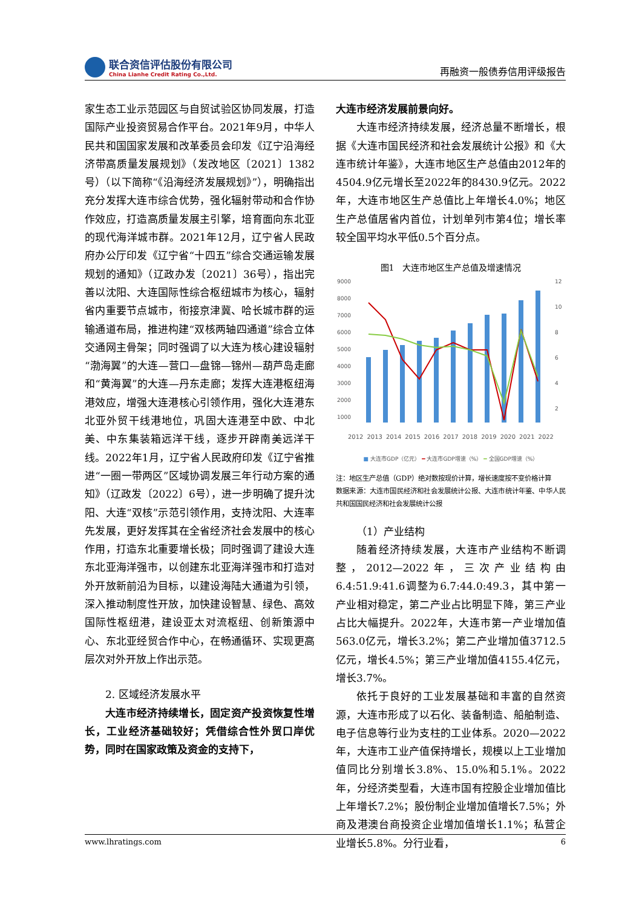联合资信评估股份有限公司
China Lianhe Credit Rating Co.,Ltd.
再融资一般债券信用评级报告
家生态工业示范园区与自贸试验区协同发展，打造国际产业投资贸易合作平台。2021年9月，中华人民共和国国家发展和改革委员会印发《辽宁沿海经济带高质量发展规划》（发改地区〔2021〕1382号）（以下简称“《沿海经济发展规划》”），明确指出充分发挥大连市综合优势，强化辐射带动和合作协作效应，打造高质量发展主引擎，培育面向东北亚的现代海洋城市群。2021年12月，辽宁省人民政府办公厅印发《辽宁省“十四五”综合交通运输发展规划的通知》（辽政办发〔2021〕36号），指出完善以沈阳、大连国际性综合枢纽城市为核心，辐射省内重要节点城市，衔接京津冀、哈长城市群的运输通道布局，推进构建“双核两轴四通道”综合立体交通网主骨架；同时强调了以大连为核心建设辐射“渤海翼”的大连—营口—盘锦—锦州—葫芦岛走廊和“黄海翼”的大连—丹东走廊；发挥大连港枢纽海港效应，增强大连港核心引领作用，强化大连港东北亚外贸干线港地位，巩固大连港至中欧、中北美、中东集装箱远洋干线，逐步开辟南美远洋干线。2022年1月，辽宁省人民政府印发《辽宁省推进“一圈一带两区”区域协调发展三年行动方案的通知》（辽政发〔2022〕6号），进一步明确了提升沈阳、大连“双核”示范引领作用，支持沈阳、大连率先发展，更好发挥其在全省经济社会发展中的核心作用，打造东北重要增长极；同时强调了建设大连东北亚海洋强市，以创建东北亚海洋强市和打造对外开放新前沿为目标，以建设海陆大通道为引领，深入推动制度性开放，加快建设智慧、绿色、高效国际性枢纽港，建设亚太对流枢纽、创新策源中心、东北亚经贸合作中心，在畅通循环、实现更高层次对外开放上作出示范。
2. 区域经济发展水平
大连市经济持续增长，固定资产投资恢复性增长，工业经济基础较好；凭借综合性外贸口岸优势，同时在国家政策及资金的支持下，
大连市经济发展前景向好。
大连市经济持续发展，经济总量不断增长，根据《大连市国民经济和社会发展统计公报》和《大连市统计年鉴》，大连市地区生产总值由2012年的4504.9亿元增长至2022年的8430.9亿元。2022年，大连市地区生产总值比上年增长4.0%；地区生产总值居省内首位，计划单列市第4位；增长率较全国平均水平低0.5个百分点。
图1　大连市地区生产总值及增速情况
9000
8000
7000
6000
5000
4000
3000
2000
1000
12
10
8
6
4
2
2012 2013 2014 2015 2016 2017 2018 2019 2020 2021 2022
■ 大连市GDP（亿元） ━ 大连市GDP增速（%） ━ 全国GDP增速（%）
注：地区生产总值（GDP）绝对数按现价计算，增长速度按不变价格计算
数据来源：大连市国民经济和社会发展统计公报、大连市统计年鉴、中华人民共和国国民经济和社会发展统计公报
（1）产业结构
随着经济持续发展，大连市产业结构不断调整，2012—2022年，三次产业结构由6.4:51.9:41.6调整为6.7:44.0:49.3，其中第一产业相对稳定，第二产业占比明显下降，第三产业占比大幅提升。2022年，大连市第一产业增加值563.0亿元，增长3.2%；第二产业增加值3712.5亿元，增长4.5%；第三产业增加值4155.4亿元，增长3.7%。
依托于良好的工业发展基础和丰富的自然资源，大连市形成了以石化、装备制造、船舶制造、电子信息等行业为支柱的工业体系。2020—2022年，大连市工业产值保持增长，规模以上工业增加值同比分别增长3.8%、15.0%和5.1%。2022年，分经济类型看，大连市国有控股企业增加值比上年增长7.2%；股份制企业增加值增长7.5%；外商及港澳台商投资企业增加值增长1.1%；私营企业增长5.8%。分行业看，
www.lhratings.com 6